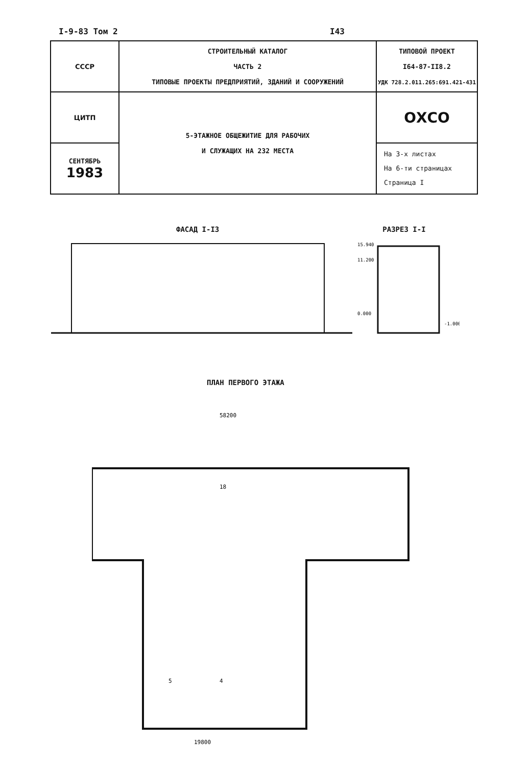I-9-83 Том 2 I43
| СССР | СТРОИТЕЛЬНЫЙ КАТАЛОГ ЧАСТЬ 2 ТИПОВЫЕ ПРОЕКТЫ ПРЕДПРИЯТИЙ, ЗДАНИЙ И СООРУЖЕНИЙ | ТИПОВОЙ ПРОЕКТ I64-87-II8.2 УДК 728.2.011.265:691.421-431 |
| ЦИТП | 5-ЭТАЖНОЕ ОБЩЕЖИТИЕ ДЛЯ РАБОЧИХ И СЛУЖАЩИХ НА 232 МЕСТА | ОХСО |
| СЕНТЯБРЬ 1983 | | На 3-х листах На 6-ти страницах Страница I |
ФАСАД I-I3 РАЗРЕЗ I-I
15.940
11.200
0.000
-1.000
ПЛАН ПЕРВОГО ЭТАЖА
58200
18
4
5
19800